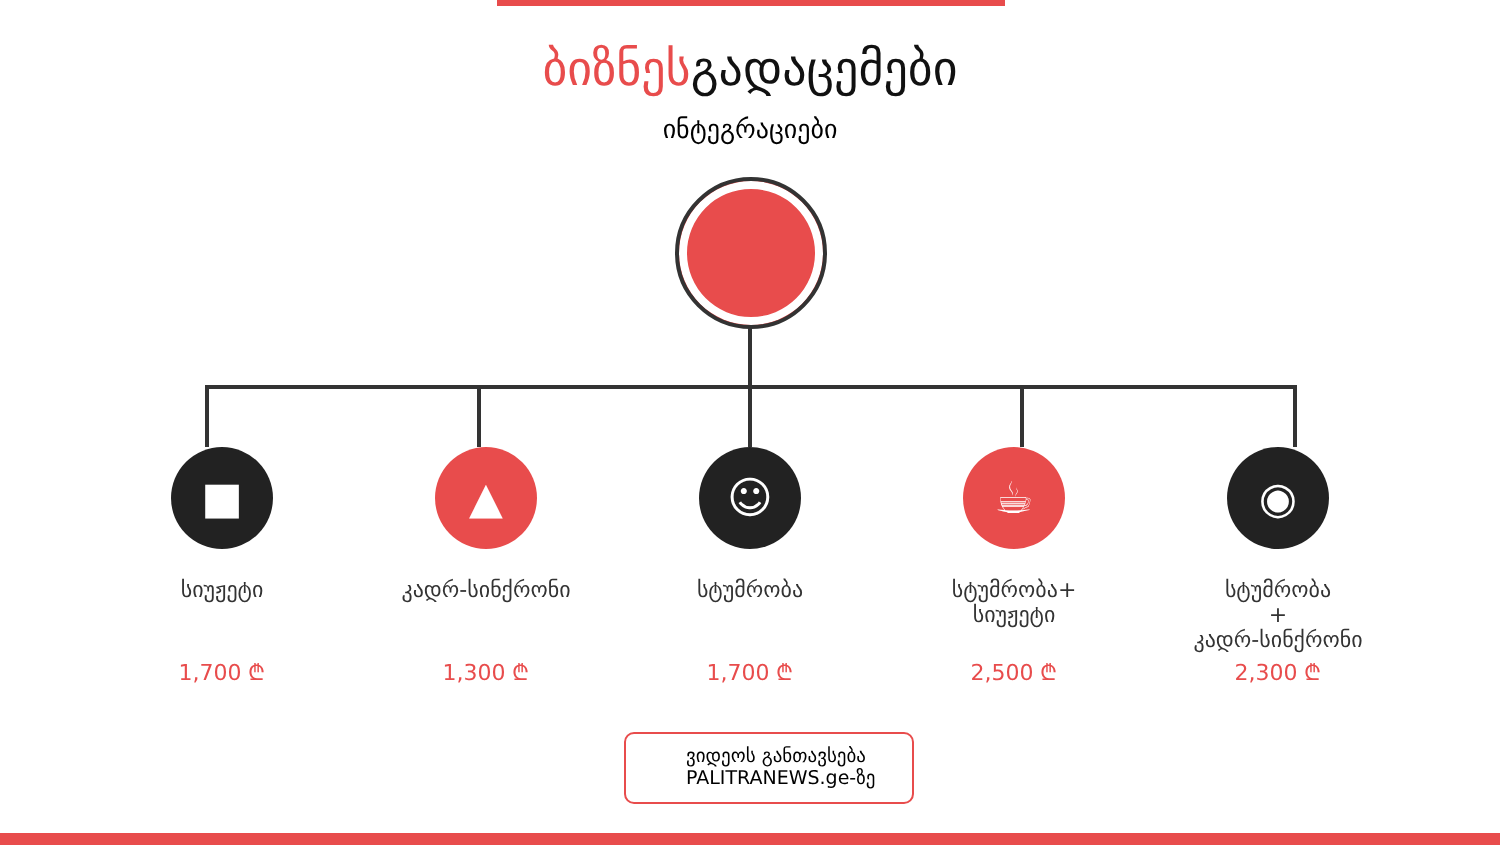ბიზნესგადაცემები
ინტეგრაციები
■
სიუჟეტი
1,700 ₾
▲
კადრ-სინქრონი
1,300 ₾
☺
სტუმრობა
1,700 ₾
☕
სტუმრობა+
სიუჟეტი
2,500 ₾
◉
სტუმრობა
+
კადრ-სინქრონი
2,300 ₾
ვიდეოს განთავსება
PALITRANEWS.ge-ზე